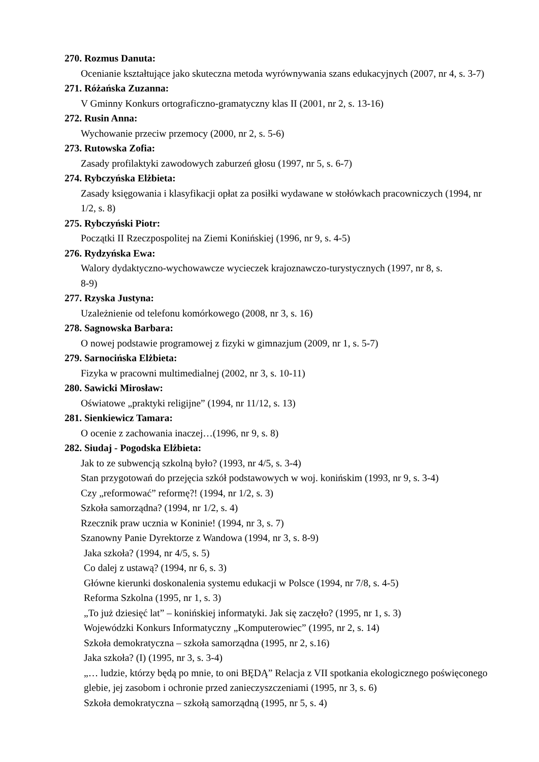270. Rozmus Danuta:
Ocenianie kształtujące jako skuteczna metoda wyrównywania szans edukacyjnych (2007, nr 4, s. 3-7)
271. Różańska Zuzanna:
V Gminny Konkurs ortograficzno-gramatyczny klas II (2001, nr 2, s. 13-16)
272. Rusin Anna:
Wychowanie przeciw przemocy (2000, nr 2, s. 5-6)
273. Rutowska Zofia:
Zasady profilaktyki zawodowych zaburzeń głosu (1997, nr 5, s. 6-7)
274. Rybczyńska Elżbieta:
Zasady księgowania i klasyfikacji opłat za posiłki wydawane w stołówkach pracowniczych (1994, nr 1/2, s. 8)
275. Rybczyński Piotr:
Początki II Rzeczpospolitej na Ziemi Konińskiej (1996, nr 9, s. 4-5)
276. Rydzyńska Ewa:
Walory dydaktyczno-wychowawcze wycieczek krajoznawczo-turystycznych (1997, nr 8, s. 8-9)
277. Rzyska Justyna:
Uzależnienie od telefonu komórkowego (2008, nr 3, s. 16)
278. Sagnowska Barbara:
O nowej podstawie programowej z fizyki w gimnazjum (2009, nr 1, s. 5-7)
279. Sarnocińska Elżbieta:
Fizyka w pracowni multimedialnej (2002, nr 3, s. 10-11)
280. Sawicki Mirosław:
Oświatowe „praktyki religijne” (1994, nr 11/12, s. 13)
281. Sienkiewicz Tamara:
O ocenie z zachowania inaczej…(1996, nr 9, s. 8)
282. Siudaj - Pogodska Elżbieta:
Jak to ze subwencją szkolną było? (1993, nr 4/5, s. 3-4)
Stan przygotowań do przejęcia szkół podstawowych w woj. konińskim (1993, nr 9, s. 3-4)
Czy „reformować” reformę?! (1994, nr 1/2, s. 3)
Szkoła samorządna? (1994, nr 1/2, s. 4)
Rzecznik praw ucznia w Koninie! (1994, nr 3, s. 7)
Szanowny Panie Dyrektorze z Wandowa (1994, nr 3, s. 8-9)
Jaka szkoła? (1994, nr 4/5, s. 5)
Co dalej z ustawą? (1994, nr 6, s. 3)
Główne kierunki doskonalenia systemu edukacji w Polsce (1994, nr 7/8, s. 4-5)
Reforma Szkolna (1995, nr 1, s. 3)
„To już dziesięć lat” – konińskiej informatyki. Jak się zaczęło? (1995, nr 1, s. 3)
Wojewódzki Konkurs Informatyczny „Komputerowiec” (1995, nr 2, s. 14)
Szkoła demokratyczna – szkoła samorządna (1995, nr 2, s.16)
Jaka szkoła? (I) (1995, nr 3, s. 3-4)
„… ludzie, którzy będą po mnie, to oni BĘDĄ” Relacja z VII spotkania ekologicznego poświęconego glebie, jej zasobom i ochronie przed zanieczyszczeniami (1995, nr 3, s. 6)
Szkoła demokratyczna – szkołą samorządną (1995, nr 5, s. 4)